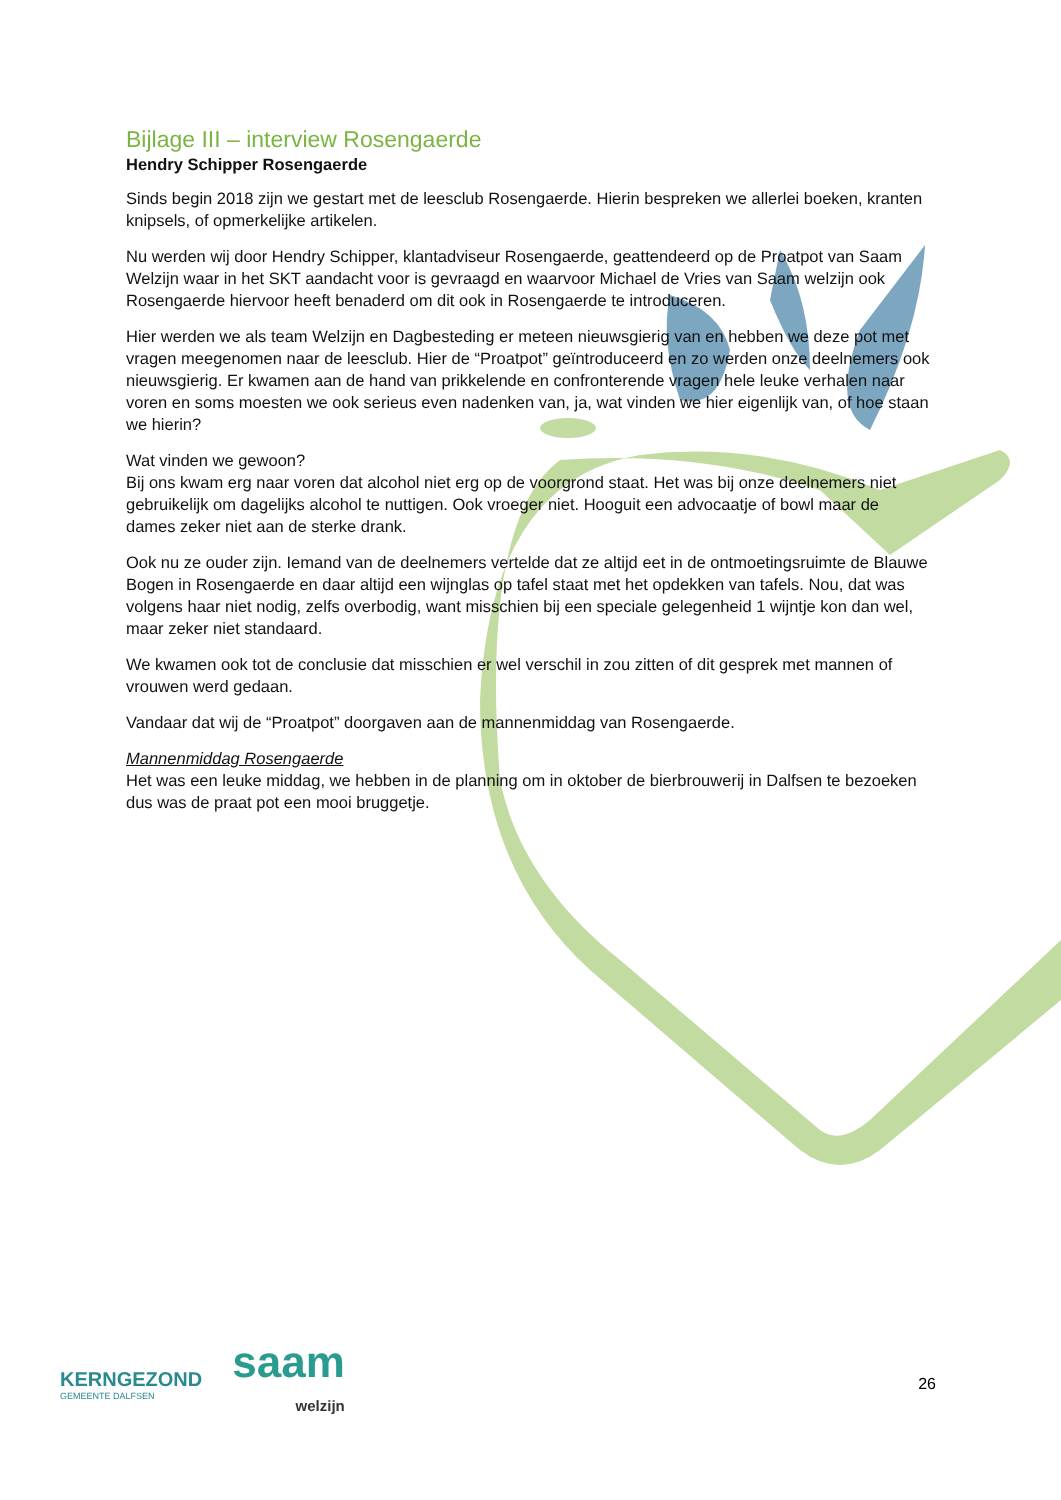Bijlage III – interview Rosengaerde
Hendry Schipper Rosengaerde
Sinds begin 2018 zijn we gestart met de leesclub Rosengaerde. Hierin bespreken we allerlei boeken, kranten knipsels, of opmerkelijke artikelen.
Nu werden wij door Hendry Schipper, klantadviseur Rosengaerde, geattendeerd op de Proatpot van Saam Welzijn waar in het SKT aandacht voor is gevraagd en waarvoor Michael de Vries van Saam welzijn ook Rosengaerde hiervoor heeft benaderd om dit ook in Rosengaerde te introduceren.
Hier werden we als team Welzijn en Dagbesteding er meteen nieuwsgierig van en hebben we deze pot met vragen meegenomen naar de leesclub. Hier de “Proatpot” geïntroduceerd en zo werden onze deelnemers ook nieuwsgierig. Er kwamen aan de hand van prikkelende en confronterende vragen hele leuke verhalen naar voren en soms moesten we ook serieus even nadenken van, ja, wat vinden we hier eigenlijk van, of hoe staan we hierin?
Wat vinden we gewoon?
Bij ons kwam erg naar voren dat alcohol niet erg op de voorgrond staat. Het was bij onze deelnemers niet gebruikelijk om dagelijks alcohol te nuttigen. Ook vroeger niet. Hooguit een advocaatje of bowl maar de dames zeker niet aan de sterke drank.
Ook nu ze ouder zijn. Iemand van de deelnemers vertelde dat ze altijd eet in de ontmoetingsruimte de Blauwe Bogen in Rosengaerde en daar altijd een wijnglas op tafel staat met het opdekken van tafels. Nou, dat was volgens haar niet nodig, zelfs overbodig, want misschien bij een speciale gelegenheid 1 wijntje kon dan wel, maar zeker niet standaard.
We kwamen ook tot de conclusie dat misschien er wel verschil in zou zitten of dit gesprek met mannen of vrouwen werd gedaan.
Vandaar dat wij de “Proatpot” doorgaven aan de mannenmiddag van Rosengaerde.
Mannenmiddag Rosengaerde
Het was een leuke middag, we hebben in de planning om in oktober de bierbrouwerij in Dalfsen te bezoeken dus was de praat pot een mooi bruggetje.
KERNGEZOND
GEMEENTE DALFSEN
saam
welzijn
26